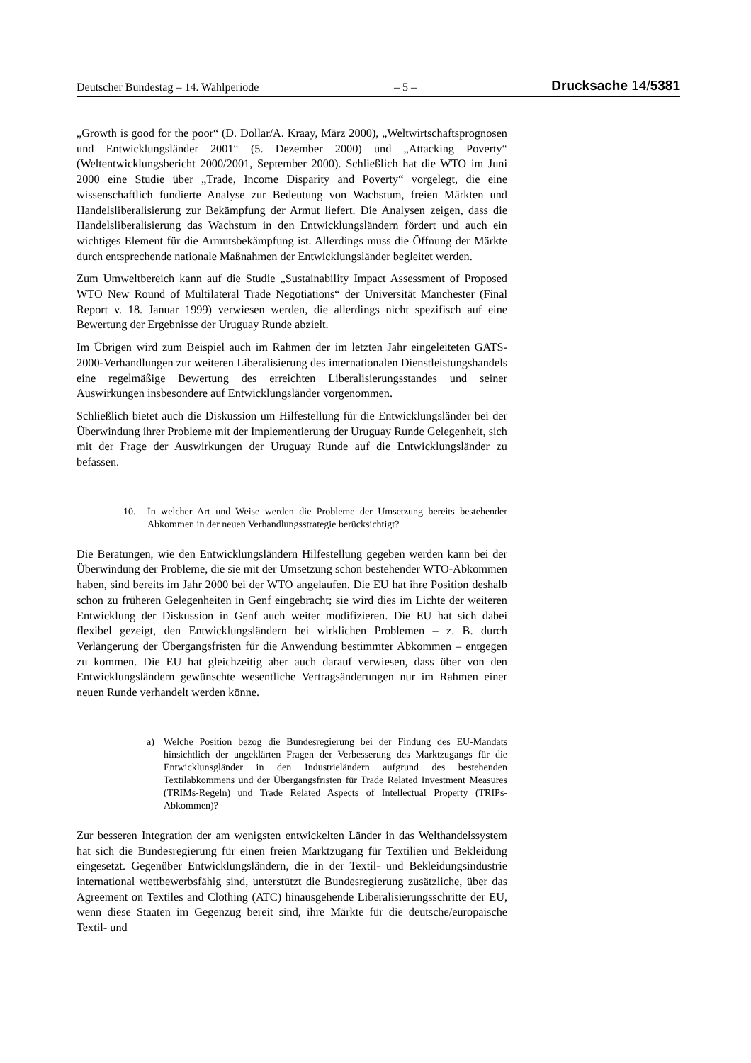Deutscher Bundestag – 14. Wahlperiode – 5 – Drucksache 14/5381
„Growth is good for the poor“ (D. Dollar/A. Kraay, März 2000), „Weltwirtschaftsprognosen und Entwicklungsländer 2001“ (5. Dezember 2000) und „Attacking Poverty“ (Weltentwicklungsbericht 2000/2001, September 2000). Schließlich hat die WTO im Juni 2000 eine Studie über „Trade, Income Disparity and Poverty“ vorgelegt, die eine wissenschaftlich fundierte Analyse zur Bedeutung von Wachstum, freien Märkten und Handelsliberalisierung zur Bekämpfung der Armut liefert. Die Analysen zeigen, dass die Handelsliberalisierung das Wachstum in den Entwicklungsländern fördert und auch ein wichtiges Element für die Armutsbekämpfung ist. Allerdings muss die Öffnung der Märkte durch entsprechende nationale Maßnahmen der Entwicklungsländer begleitet werden.
Zum Umweltbereich kann auf die Studie „Sustainability Impact Assessment of Proposed WTO New Round of Multilateral Trade Negotiations“ der Universität Manchester (Final Report v. 18. Januar 1999) verwiesen werden, die allerdings nicht spezifisch auf eine Bewertung der Ergebnisse der Uruguay Runde abzielt.
Im Übrigen wird zum Beispiel auch im Rahmen der im letzten Jahr eingeleiteten GATS-2000-Verhandlungen zur weiteren Liberalisierung des internationalen Dienstleistungshandels eine regelmäßige Bewertung des erreichten Liberalisierungsstandes und seiner Auswirkungen insbesondere auf Entwicklungsländer vorgenommen.
Schließlich bietet auch die Diskussion um Hilfestellung für die Entwicklungsländer bei der Überwindung ihrer Probleme mit der Implementierung der Uruguay Runde Gelegenheit, sich mit der Frage der Auswirkungen der Uruguay Runde auf die Entwicklungsländer zu befassen.
10. In welcher Art und Weise werden die Probleme der Umsetzung bereits bestehender Abkommen in der neuen Verhandlungsstrategie berücksichtigt?
Die Beratungen, wie den Entwicklungsländern Hilfestellung gegeben werden kann bei der Überwindung der Probleme, die sie mit der Umsetzung schon bestehender WTO-Abkommen haben, sind bereits im Jahr 2000 bei der WTO angelaufen. Die EU hat ihre Position deshalb schon zu früheren Gelegenheiten in Genf eingebracht; sie wird dies im Lichte der weiteren Entwicklung der Diskussion in Genf auch weiter modifizieren. Die EU hat sich dabei flexibel gezeigt, den Entwicklungsländern bei wirklichen Problemen – z. B. durch Verlängerung der Übergangsfristen für die Anwendung bestimmter Abkommen – entgegen zu kommen. Die EU hat gleichzeitig aber auch darauf verwiesen, dass über von den Entwicklungsländern gewünschte wesentliche Vertragsänderungen nur im Rahmen einer neuen Runde verhandelt werden könne.
a) Welche Position bezog die Bundesregierung bei der Findung des EU-Mandats hinsichtlich der ungeklärten Fragen der Verbesserung des Marktzugangs für die Entwicklunsgländer in den Industrieländern aufgrund des bestehenden Textilabkommens und der Übergangsfristen für Trade Related Investment Measures (TRIMs-Regeln) und Trade Related Aspects of Intellectual Property (TRIPs-Abkommen)?
Zur besseren Integration der am wenigsten entwickelten Länder in das Welthandelssystem hat sich die Bundesregierung für einen freien Marktzugang für Textilien und Bekleidung eingesetzt. Gegenüber Entwicklungsländern, die in der Textil- und Bekleidungsindustrie international wettbewerbsfähig sind, unterstützt die Bundesregierung zusätzliche, über das Agreement on Textiles and Clothing (ATC) hinausgehende Liberalisierungsschritte der EU, wenn diese Staaten im Gegenzug bereit sind, ihre Märkte für die deutsche/europäische Textil- und